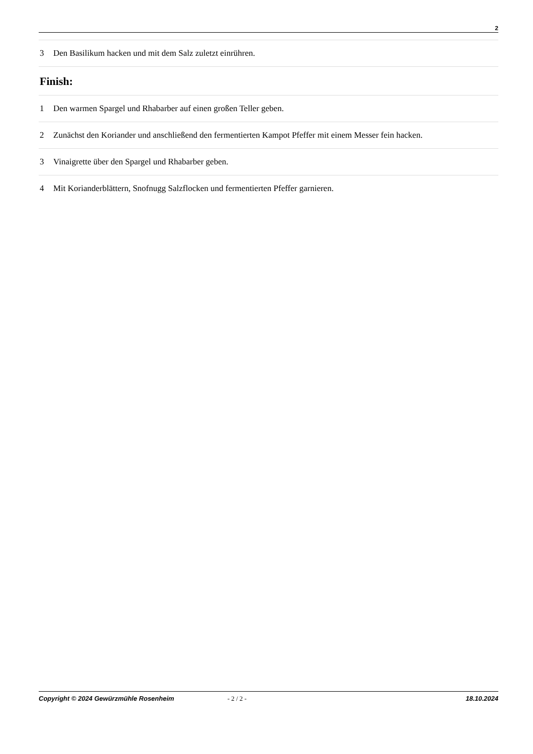2
3 Den Basilikum hacken und mit dem Salz zuletzt einrühren.
Finish:
1 Den warmen Spargel und Rhabarber auf einen großen Teller geben.
2 Zunächst den Koriander und anschließend den fermentierten Kampot Pfeffer mit einem Messer fein hacken.
3 Vinaigrette über den Spargel und Rhabarber geben.
4 Mit Korianderblättern, Snofnugg Salzflocken und fermentierten Pfeffer garnieren.
Copyright © 2024 Gewürzmühle Rosenheim - 2 / 2 - 18.10.2024